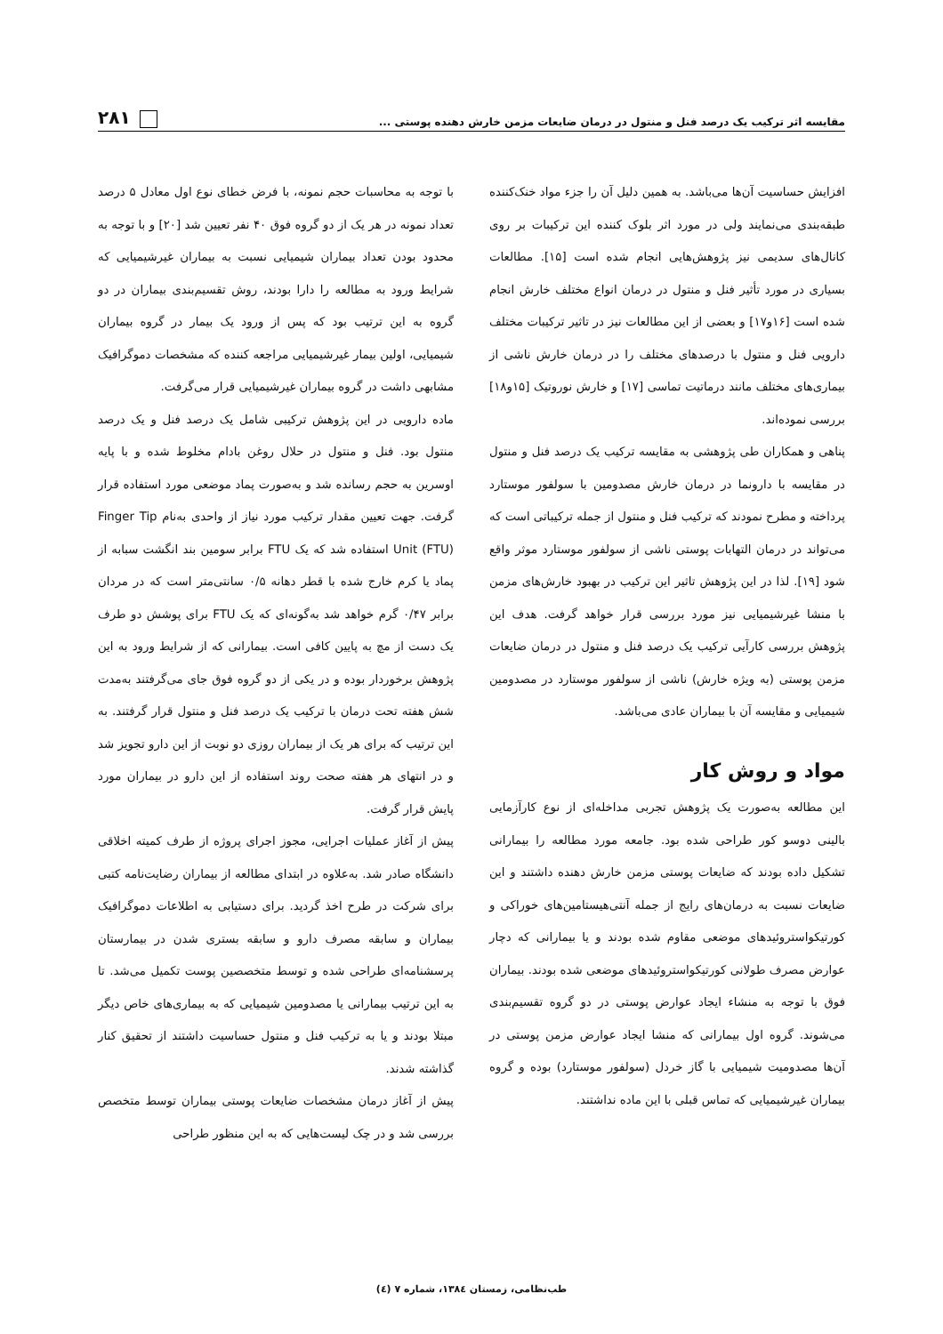مقایسه اثر ترکیب یک درصد فنل و منتول در درمان ضایعات مزمن خارش دهنده پوستی ... ۲۸۱
افزایش حساسیت آن‌ها می‌باشد. به همین دلیل آن را جزء مواد خنک‌کننده طبقه‌بندی می‌نمایند ولی در مورد اثر بلوک کننده این ترکیبات بر روی کانال‌های سدیمی نیز پژوهش‌هایی انجام شده است [۱۵]. مطالعات بسیاری در مورد تأثیر فنل و منتول در درمان انواع مختلف خارش انجام شده است [۱۶و۱۷] و بعضی از این مطالعات نیز در تاثیر ترکیبات مختلف دارویی فنل و منتول با درصدهای مختلف را در درمان خارش ناشی از بیماری‌های مختلف مانند درماتیت تماسی [۱۷] و خارش نوروتیک [۱۵و۱۸] بررسی نموده‌اند.
پناهی و همکاران طی پژوهشی به مقایسه ترکیب یک درصد فنل و منتول در مقایسه با دارونما در درمان خارش مصدومین با سولفور موستارد پرداخته و مطرح نمودند که ترکیب فنل و منتول از جمله ترکیباتی است که می‌تواند در درمان التهابات پوستی ناشی از سولفور موستارد موثر واقع شود [۱۹]. لذا در این پژوهش تاثیر این ترکیب در بهبود خارش‌های مزمن با منشا غیرشیمیایی نیز مورد بررسی قرار خواهد گرفت. هدف این پژوهش بررسی کارآیی ترکیب یک درصد فنل و منتول در درمان ضایعات مزمن پوستی (به ویژه خارش) ناشی از سولفور موستارد در مصدومین شیمیایی و مقایسه آن با بیماران عادی می‌باشد.
مواد و روش کار
این مطالعه به‌صورت یک پژوهش تجربی مداخله‌ای از نوع کارآزمایی بالینی دوسو کور طراحی شده بود. جامعه مورد مطالعه را بیمارانی تشکیل داده بودند که ضایعات پوستی مزمن خارش دهنده داشتند و این ضایعات نسبت به درمان‌های رایج از جمله آنتی‌هیستامین‌های خوراکی و کورتیکواستروئیدهای موضعی مقاوم شده بودند و یا بیمارانی که دچار عوارض مصرف طولانی کورتیکواستروئیدهای موضعی شده بودند. بیماران فوق با توجه به منشاء ایجاد عوارض پوستی در دو گروه تقسیم‌بندی می‌شوند. گروه اول بیمارانی که منشا ایجاد عوارض مزمن پوستی در آن‌ها مصدومیت شیمیایی با گاز خردل (سولفور موستارد) بوده و گروه بیماران غیرشیمیایی که تماس قبلی با این ماده نداشتند.
با توجه به محاسبات حجم نمونه، با فرض خطای نوع اول معادل ۵ درصد تعداد نمونه در هر یک از دو گروه فوق ۴۰ نفر تعیین شد [۲۰] و با توجه به محدود بودن تعداد بیماران شیمیایی نسبت به بیماران غیرشیمیایی که شرایط ورود به مطالعه را دارا بودند، روش تقسیم‌بندی بیماران در دو گروه به این ترتیب بود که پس از ورود یک بیمار در گروه بیماران شیمیایی، اولین بیمار غیرشیمیایی مراجعه کننده که مشخصات دموگرافیک مشابهی داشت در گروه بیماران غیرشیمیایی قرار می‌گرفت.
ماده دارویی در این پژوهش ترکیبی شامل یک درصد فنل و یک درصد منتول بود. فنل و منتول در حلال روغن بادام مخلوط شده و با پایه اوسرین به حجم رسانده شد و به‌صورت پماد موضعی مورد استفاده قرار گرفت. جهت تعیین مقدار ترکیب مورد نیاز از واحدی به‌نام Finger Tip Unit (FTU) استفاده شد که یک FTU برابر سومین بند انگشت سبابه از پماد یا کرم خارج شده با قطر دهانه ۰/۵ سانتی‌متر است که در مردان برابر ۰/۴۷ گرم خواهد شد به‌گونه‌ای که یک FTU برای پوشش دو طرف یک دست از مچ به پایین کافی است. بیمارانی که از شرایط ورود به این پژوهش برخوردار بوده و در یکی از دو گروه فوق جای می‌گرفتند به‌مدت شش هفته تحت درمان با ترکیب یک درصد فنل و منتول قرار گرفتند. به این ترتیب که برای هر یک از بیماران روزی دو نوبت از این دارو تجویز شد و در انتهای هر هفته صحت روند استفاده از این دارو در بیماران مورد پایش قرار گرفت.
پیش از آغاز عملیات اجرایی، مجوز اجرای پروژه از طرف کمیته اخلاقی دانشگاه صادر شد. به‌علاوه در ابتدای مطالعه از بیماران رضایت‌نامه کتبی برای شرکت در طرح اخذ گردید. برای دستیابی به اطلاعات دموگرافیک بیماران و سابقه مصرف دارو و سابقه بستری شدن در بیمارستان پرسشنامه‌ای طراحی شده و توسط متخصصین پوست تکمیل می‌شد. تا به این ترتیب بیمارانی یا مصدومین شیمیایی که به بیماری‌های خاص دیگر مبتلا بودند و یا به ترکیب فنل و منتول حساسیت داشتند از تحقیق کنار گذاشته شدند.
پیش از آغاز درمان مشخصات ضایعات پوستی بیماران توسط متخصص بررسی شد و در چک لیست‌هایی که به این منظور طراحی
طب‌نظامی، زمستان ۱۳۸٤، شماره ۷ (٤)